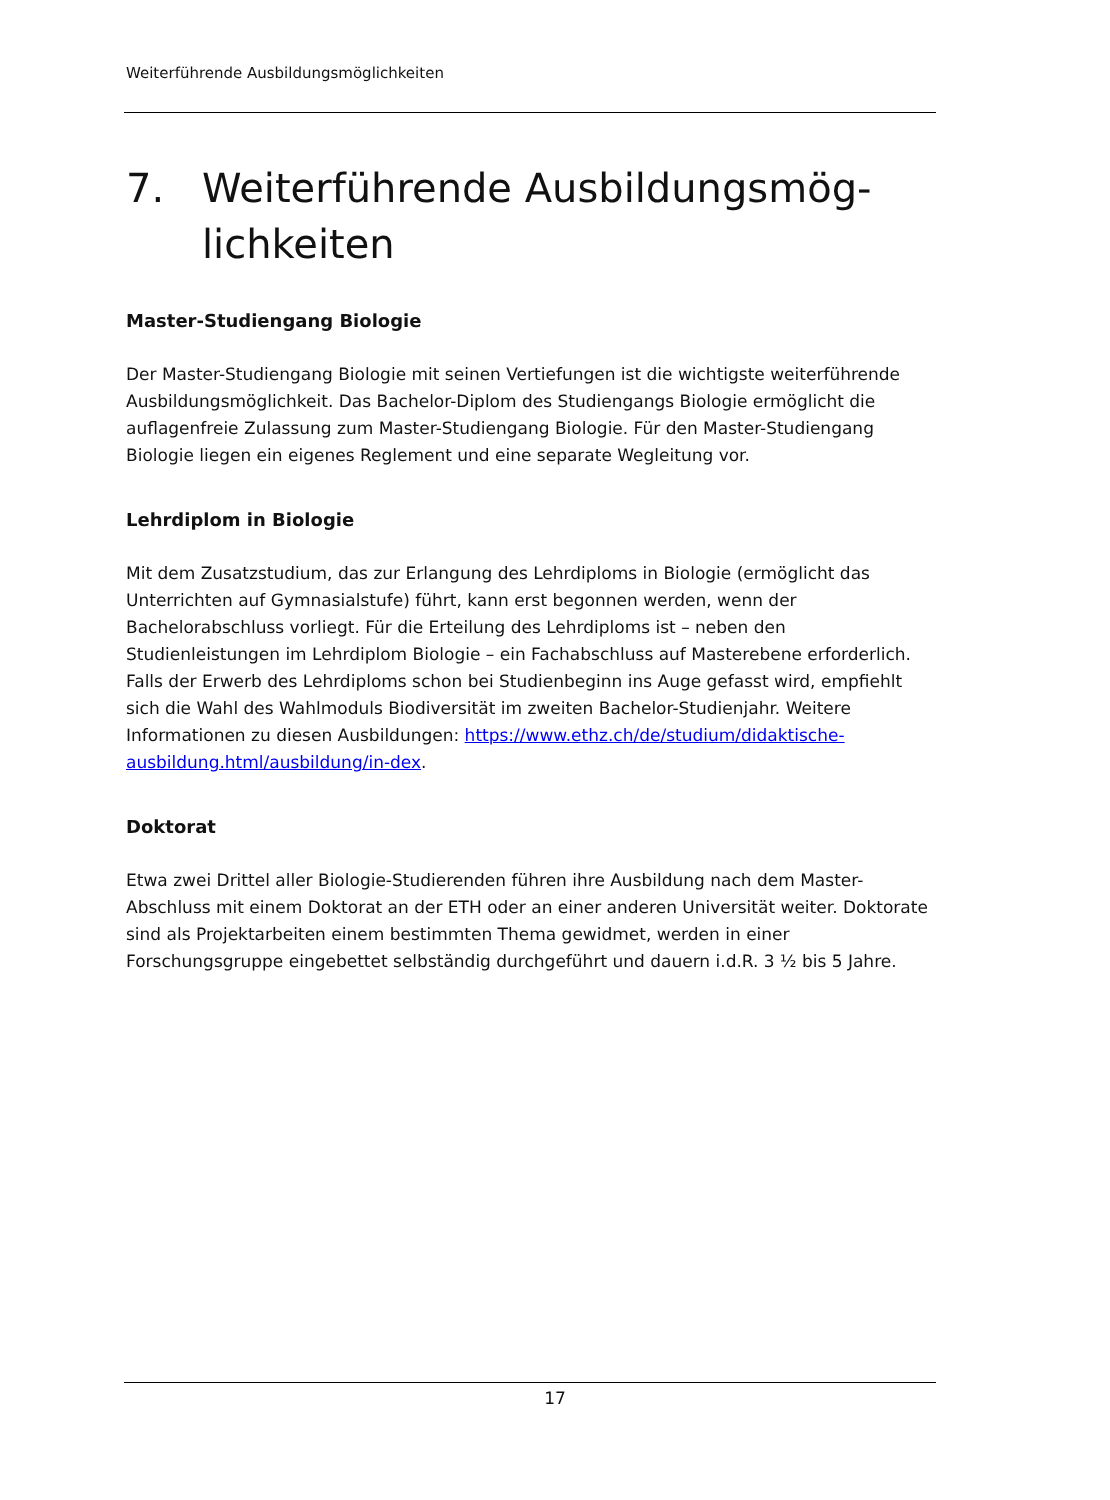Weiterführende Ausbildungsmöglichkeiten
7. Weiterführende Ausbildungsmög-
lichkeiten
Master-Studiengang Biologie
Der Master-Studiengang Biologie mit seinen Vertiefungen ist die wichtigste weiterführende Ausbildungsmöglichkeit. Das Bachelor-Diplom des Studiengangs Biologie ermöglicht die auflagenfreie Zulassung zum Master-Studiengang Biologie. Für den Master-Studiengang Biologie liegen ein eigenes Reglement und eine separate Wegleitung vor.
Lehrdiplom in Biologie
Mit dem Zusatzstudium, das zur Erlangung des Lehrdiploms in Biologie (ermöglicht das Unterrichten auf Gymnasialstufe) führt, kann erst begonnen werden, wenn der Bachelorabschluss vorliegt. Für die Erteilung des Lehrdiploms ist – neben den Studienleistungen im Lehrdiplom Biologie – ein Fachabschluss auf Masterebene erforderlich. Falls der Erwerb des Lehrdiploms schon bei Studienbeginn ins Auge gefasst wird, empfiehlt sich die Wahl des Wahlmoduls Biodiversität im zweiten Bachelor-Studienjahr. Weitere Informationen zu diesen Ausbildungen: https://www.ethz.ch/de/studium/didaktische-ausbildung.html/ausbildung/in-dex.
Doktorat
Etwa zwei Drittel aller Biologie-Studierenden führen ihre Ausbildung nach dem Master-Abschluss mit einem Doktorat an der ETH oder an einer anderen Universität weiter. Doktorate sind als Projektarbeiten einem bestimmten Thema gewidmet, werden in einer Forschungsgruppe eingebettet selbständig durchgeführt und dauern i.d.R. 3 ½ bis 5 Jahre.
17